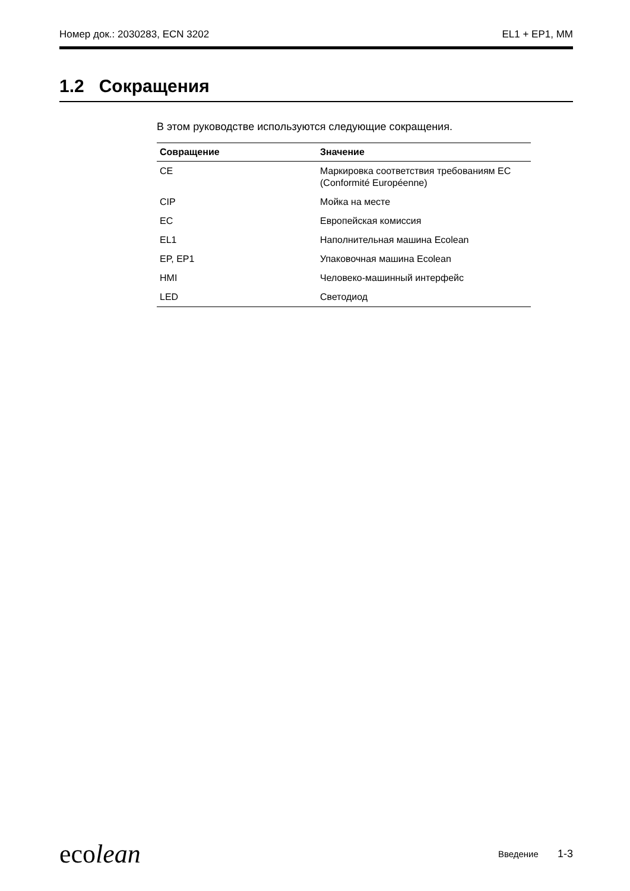Номер док.: 2030283, ECN 3202 EL1 + EP1, MM
1.2 Сокращения
В этом руководстве используются следующие сокращения.
| Совращение | Значение |
| --- | --- |
| CE | Маркировка соответствия требованиям ЕС (Conformité Européenne) |
| CIP | Мойка на месте |
| EC | Европейская комиссия |
| EL1 | Наполнительная машина Ecolean |
| EP, EP1 | Упаковочная машина Ecolean |
| HMI | Человеко-машинный интерфейс |
| LED | Светодиод |
ecolean Введение 1-3